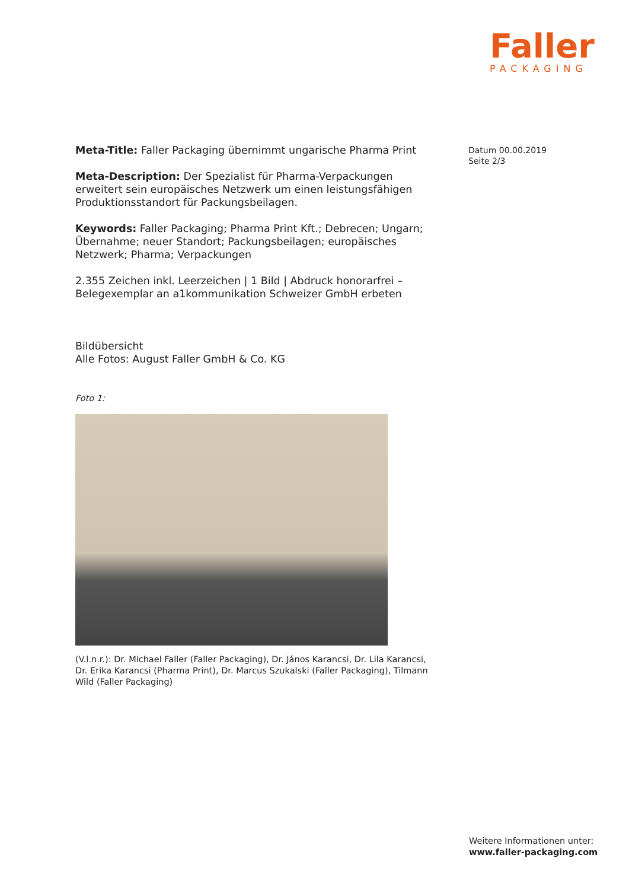Faller
PACKAGING
Datum 00.00.2019
Seite 2/3
Meta-Title: Faller Packaging übernimmt ungarische Pharma Print
Meta-Description: Der Spezialist für Pharma-Verpackungen erweitert sein europäisches Netzwerk um einen leistungsfähigen Produktionsstandort für Packungsbeilagen.
Keywords: Faller Packaging; Pharma Print Kft.; Debrecen; Ungarn; Übernahme; neuer Standort; Packungsbeilagen; europäisches Netzwerk; Pharma; Verpackungen
2.355 Zeichen inkl. Leerzeichen | 1 Bild | Abdruck honorarfrei – Belegexemplar an a1kommunikation Schweizer GmbH erbeten
Bildübersicht
Alle Fotos: August Faller GmbH & Co. KG
Foto 1:
(V.l.n.r.): Dr. Michael Faller (Faller Packaging), Dr. János Karancsi, Dr. Lila Karancsi, Dr. Erika Karancsi (Pharma Print), Dr. Marcus Szukalski (Faller Packaging), Tilmann Wild (Faller Packaging)
Weitere Informationen unter:
www.faller-packaging.com